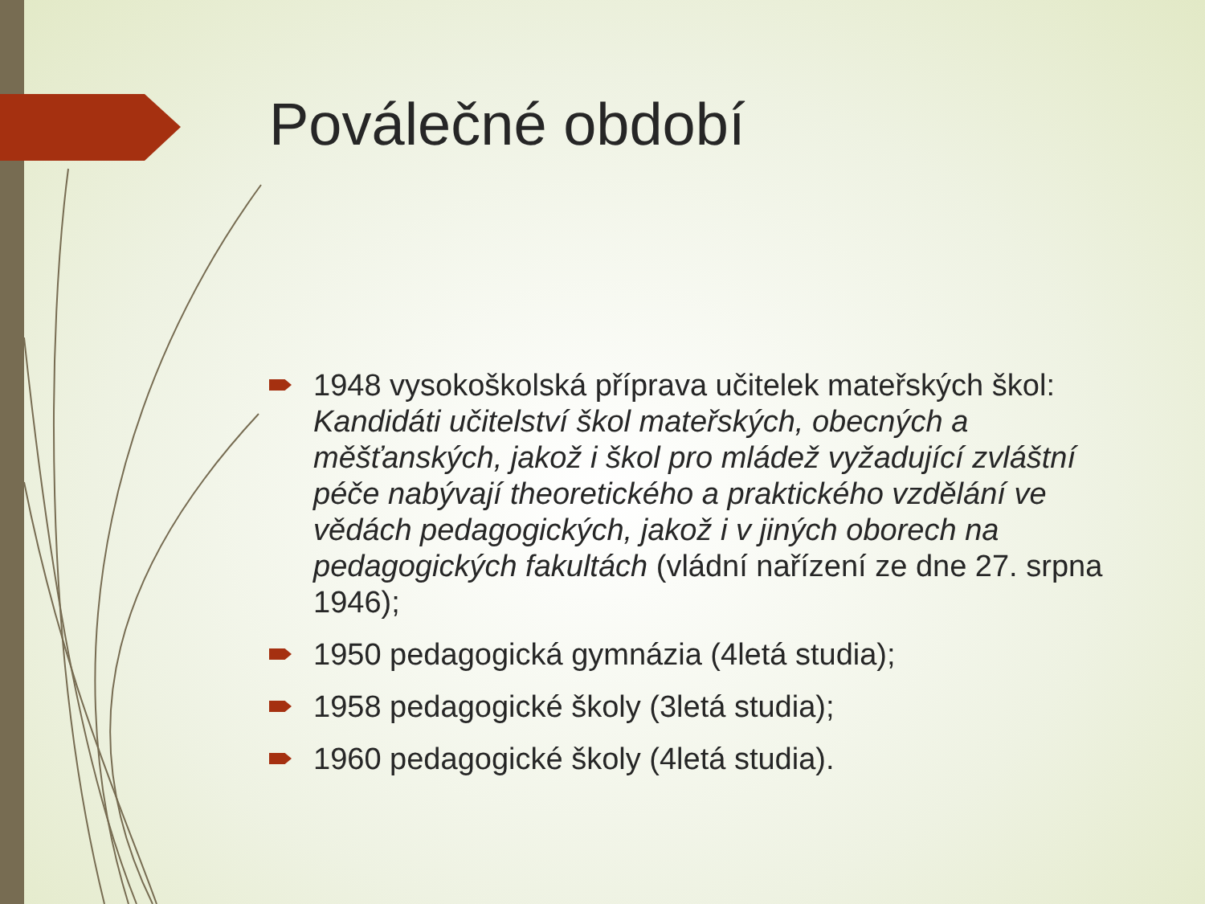Poválečné období
1948 vysokoškolská příprava učitelek mateřských škol: Kandidáti učitelství škol mateřských, obecných a měšťanských, jakož i škol pro mládež vyžadující zvláštní péče nabývají theoretického a praktického vzdělání ve vědách pedagogických, jakož i v jiných oborech na pedagogických fakultách (vládní nařízení ze dne 27. srpna 1946);
1950 pedagogická gymnázia (4letá studia);
1958 pedagogické školy (3letá studia);
1960 pedagogické školy (4letá studia).